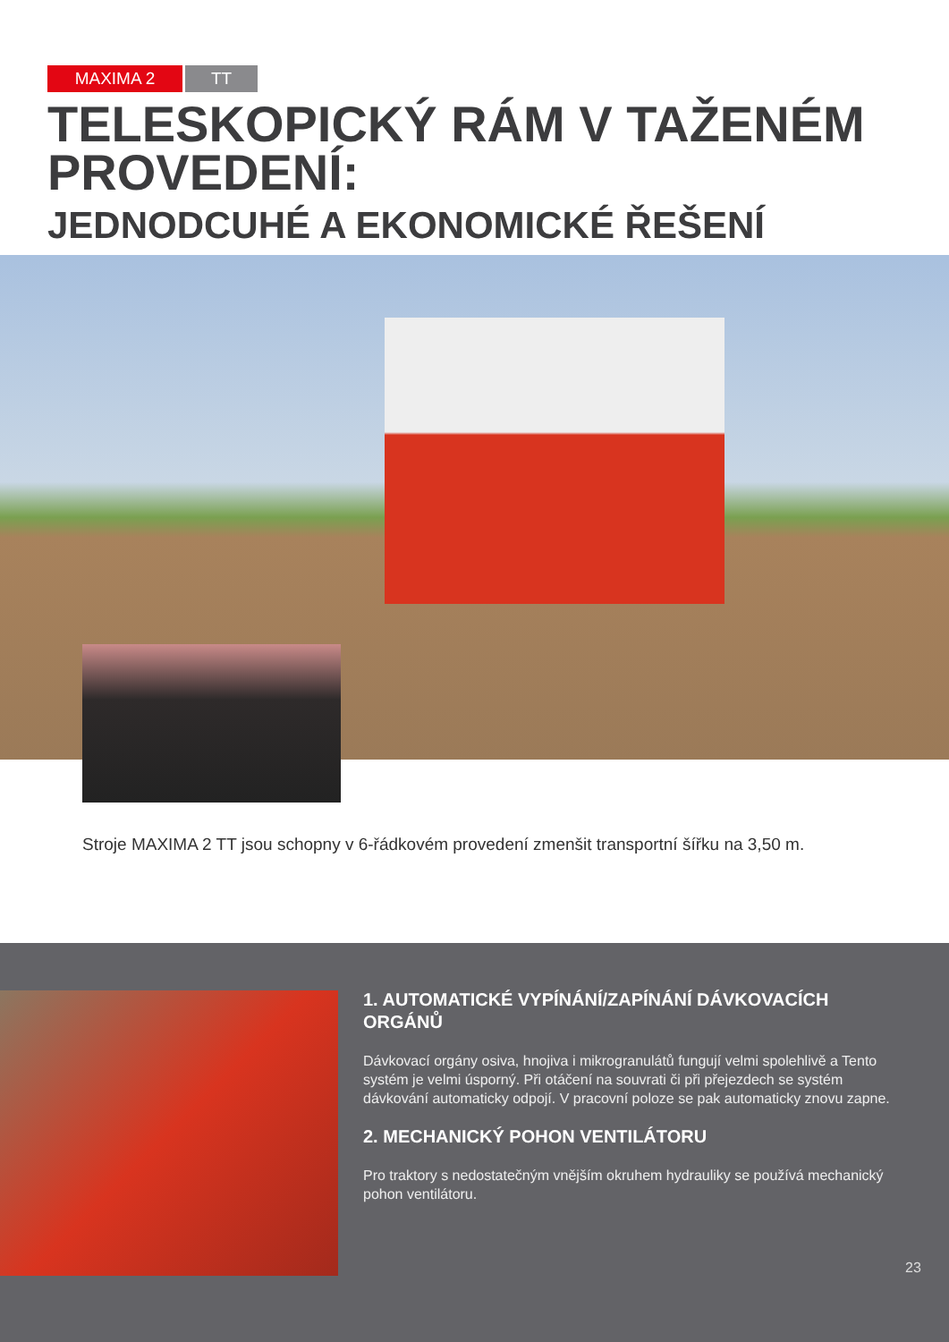MAXIMA 2 TT
TELESKOPICKÝ RÁM V TAŽENÉM
PROVEDENÍ:
JEDNODCUHÉ A EKONOMICKÉ ŘEŠENÍ
Stroje MAXIMA 2 TT jsou schopny v 6-řádkovém provedení zmenšit transportní šířku na 3,50 m.
1. AUTOMATICKÉ VYPÍNÁNÍ/ZAPÍNÁNÍ DÁVKOVACÍCH ORGÁNŮ
Dávkovací orgány osiva, hnojiva i mikrogranulátů fungují velmi spolehlivě a Tento systém je velmi úsporný. Při otáčení na souvrati či při přejezdech se systém dávkování automaticky odpojí. V pracovní poloze se pak automaticky znovu zapne.
2. MECHANICKÝ POHON VENTILÁTORU
Pro traktory s nedostatečným vnějším okruhem hydrauliky se používá mechanický pohon ventilátoru.
23